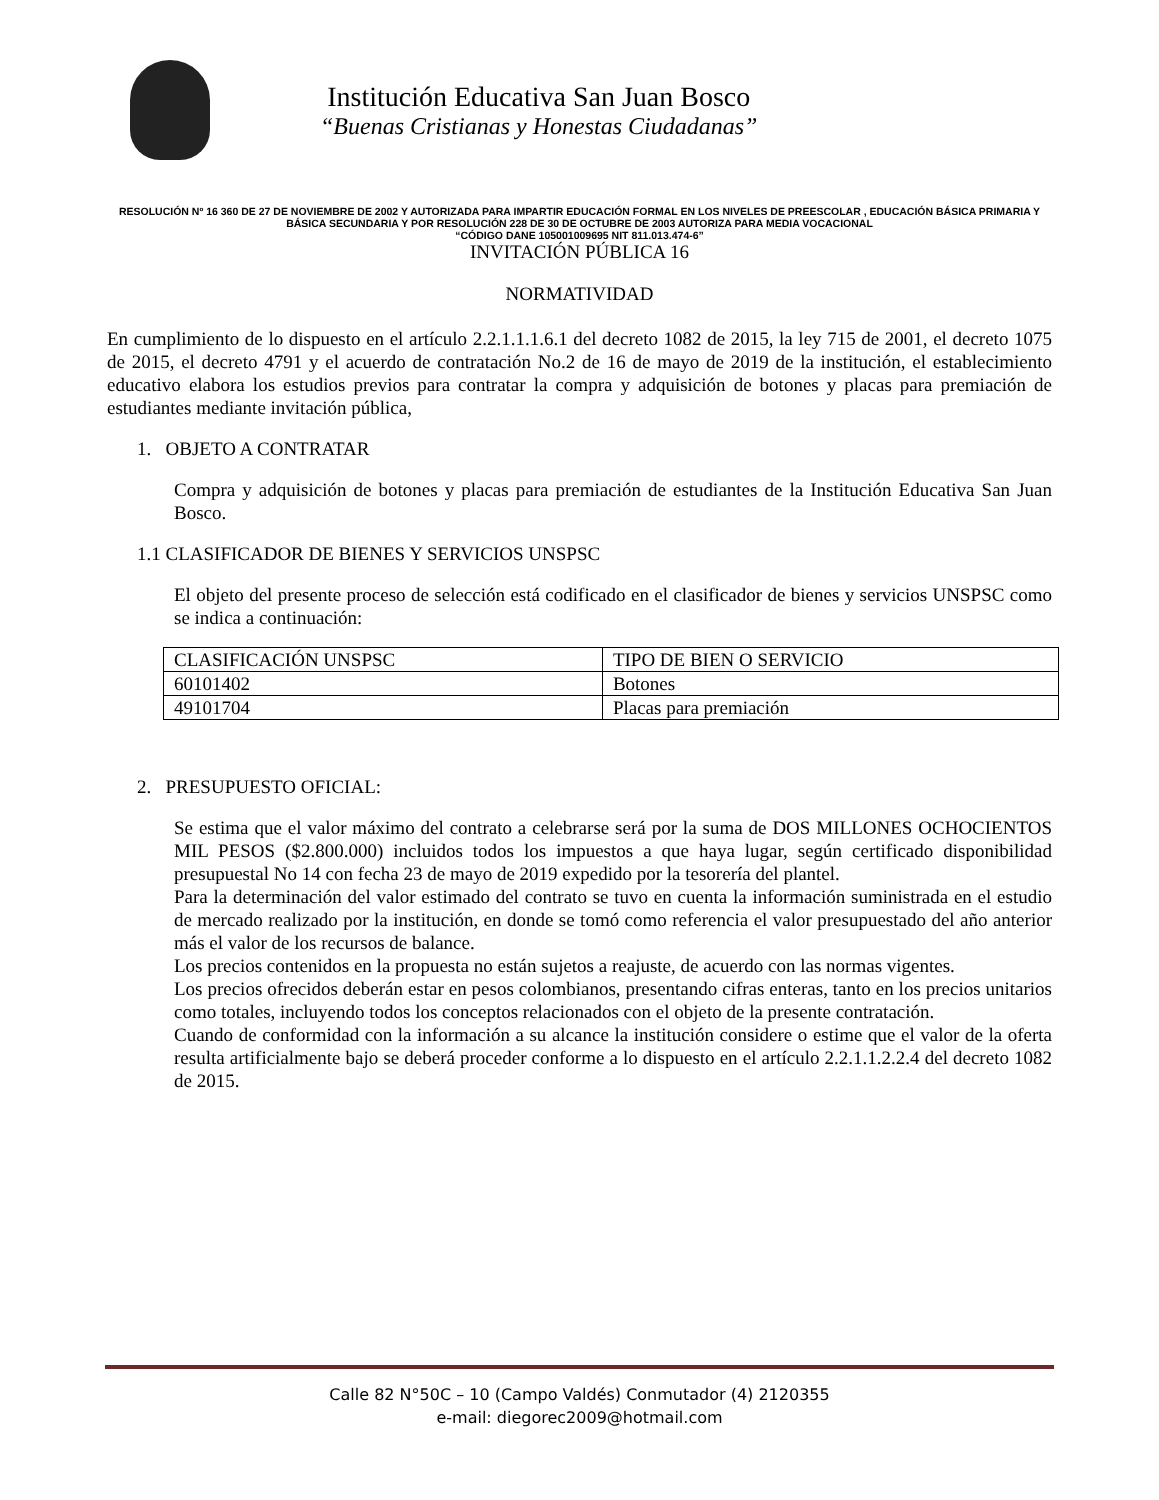Institución Educativa San Juan Bosco
“Buenas Cristianas y Honestas Ciudadanas”
RESOLUCIÓN Nº 16 360 DE 27 DE NOVIEMBRE DE 2002 Y AUTORIZADA PARA IMPARTIR EDUCACIÓN FORMAL EN LOS NIVELES DE PREESCOLAR , EDUCACIÓN BÁSICA PRIMARIA Y BÁSICA SECUNDARIA Y POR RESOLUCIÓN 228 DE 30 DE OCTUBRE DE 2003 AUTORIZA PARA MEDIA VOCACIONAL
“CÓDIGO DANE 105001009695 NIT 811.013.474-6”
INVITACIÓN PÚBLICA 16
NORMATIVIDAD
En cumplimiento de lo dispuesto en el artículo 2.2.1.1.1.6.1 del decreto 1082 de 2015, la ley 715 de 2001, el decreto 1075 de 2015, el decreto 4791 y el acuerdo de contratación No.2 de 16 de mayo de 2019 de la institución, el establecimiento educativo elabora los estudios previos para contratar la compra y adquisición de botones y placas para premiación de estudiantes mediante invitación pública,
1. OBJETO A CONTRATAR
Compra y adquisición de botones y placas para premiación de estudiantes de la Institución Educativa San Juan Bosco.
1.1 CLASIFICADOR DE BIENES Y SERVICIOS UNSPSC
El objeto del presente proceso de selección está codificado en el clasificador de bienes y servicios UNSPSC como se indica a continuación:
| CLASIFICACIÓN UNSPSC | TIPO DE BIEN O SERVICIO |
| 60101402 | Botones |
| 49101704 | Placas para premiación |
2. PRESUPUESTO OFICIAL:
Se estima que el valor máximo del contrato a celebrarse será por la suma de DOS MILLONES OCHOCIENTOS MIL PESOS ($2.800.000) incluidos todos los impuestos a que haya lugar, según certificado disponibilidad presupuestal No 14 con fecha 23 de mayo de 2019 expedido por la tesorería del plantel.
Para la determinación del valor estimado del contrato se tuvo en cuenta la información suministrada en el estudio de mercado realizado por la institución, en donde se tomó como referencia el valor presupuestado del año anterior más el valor de los recursos de balance.
Los precios contenidos en la propuesta no están sujetos a reajuste, de acuerdo con las normas vigentes.
Los precios ofrecidos deberán estar en pesos colombianos, presentando cifras enteras, tanto en los precios unitarios como totales, incluyendo todos los conceptos relacionados con el objeto de la presente contratación.
Cuando de conformidad con la información a su alcance la institución considere o estime que el valor de la oferta resulta artificialmente bajo se deberá proceder conforme a lo dispuesto en el artículo 2.2.1.1.2.2.4 del decreto 1082 de 2015.
Calle 82 N°50C – 10 (Campo Valdés) Conmutador (4) 2120355
e-mail: diegorec2009@hotmail.com